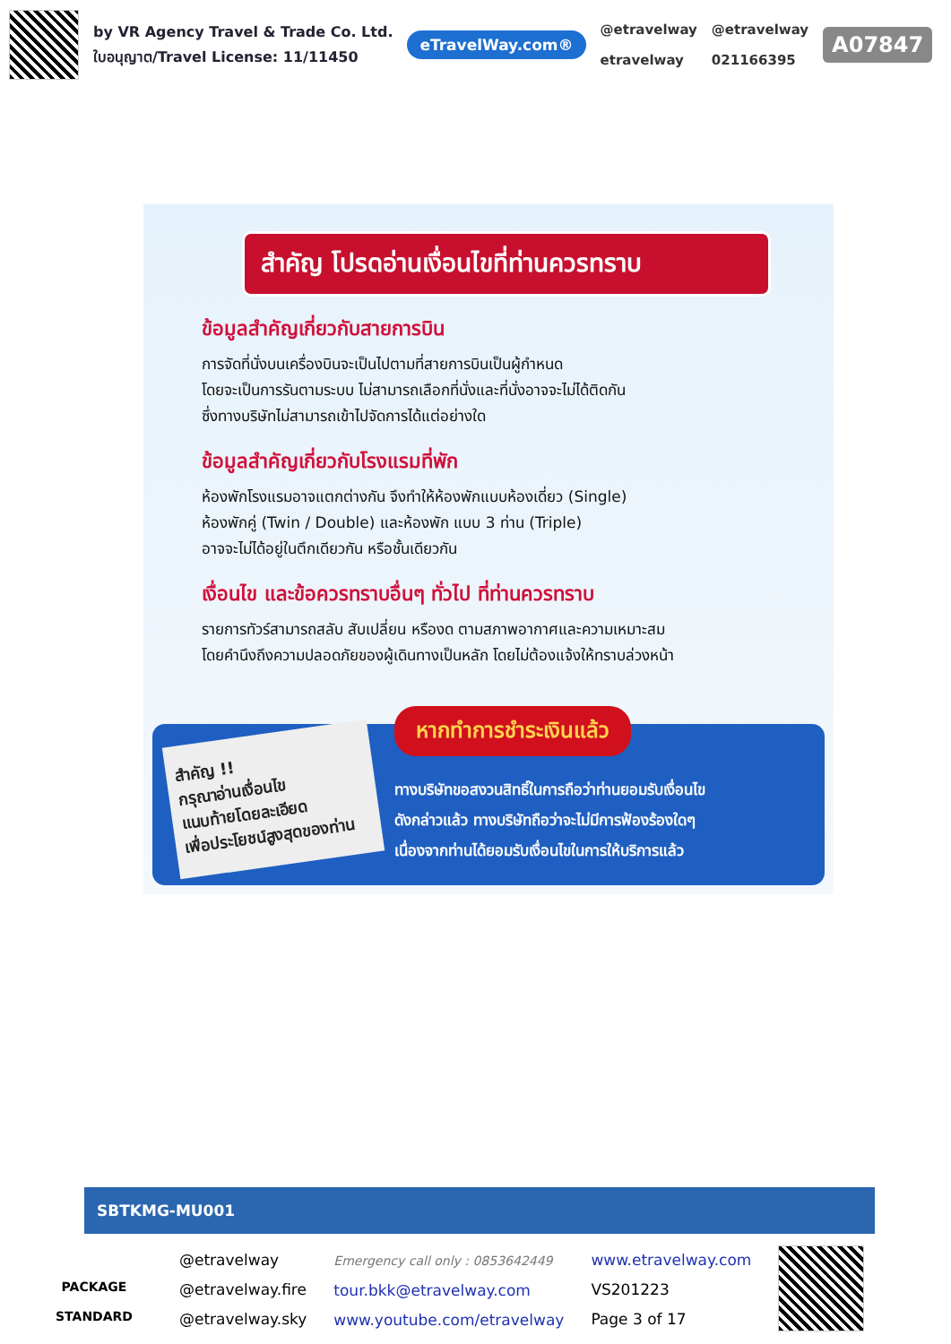by VR Agency Travel & Trade Co. Ltd.
ใบอนุญาต/Travel License: 11/11450
eTravelWay.com®
@etravelway
etravelway
@etravelway
021166395
A07847
สำคัญ โปรดอ่านเงื่อนไขที่ท่านควรทราบ
ข้อมูลสำคัญเกี่ยวกับสายการบิน
การจัดที่นั่งบนเครื่องบินจะเป็นไปตามที่สายการบินเป็นผู้กำหนด
โดยจะเป็นการรันตามระบบ ไม่สามารถเลือกที่นั่งและที่นั่งอาจจะไม่ได้ติดกัน
ซึ่งทางบริษัทไม่สามารถเข้าไปจัดการได้แต่อย่างใด
ข้อมูลสำคัญเกี่ยวกับโรงแรมที่พัก
ห้องพักโรงแรมอาจแตกต่างกัน จึงทำให้ห้องพักแบบห้องเดี่ยว (Single)
ห้องพักคู่ (Twin / Double) และห้องพัก แบบ 3 ท่าน (Triple)
อาจจะไม่ได้อยู่ในตึกเดียวกัน หรือชั้นเดียวกัน
เงื่อนไข และข้อควรทราบอื่นๆ ทั่วไป ที่ท่านควรทราบ
รายการทัวร์สามารถสลับ สับเปลี่ยน หรืองด ตามสภาพอากาศและความเหมาะสม
โดยคำนึงถึงความปลอดภัยของผู้เดินทางเป็นหลัก โดยไม่ต้องแจ้งให้ทราบล่วงหน้า
สำคัญ !!
กรุณาอ่านเงื่อนไข
แนบท้ายโดยละเอียด
เพื่อประโยชน์สูงสุดของท่าน
หากทำการชำระเงินแล้ว
ทางบริษัทขอสงวนสิทธิ์ในการถือว่าท่านยอมรับเงื่อนไข
ดังกล่าวแล้ว ทางบริษัทถือว่าจะไม่มีการฟ้องร้องใดๆ
เนื่องจากท่านได้ยอมรับเงื่อนไขในการให้บริการแล้ว
SBTKMG-MU001
PACKAGE STANDARD
@etravelway
@etravelway.fire
@etravelway.sky
Emergency call only : 0853642449
tour.bkk@etravelway.com
www.youtube.com/etravelway
www.etravelway.com
VS201223
Page 3 of 17